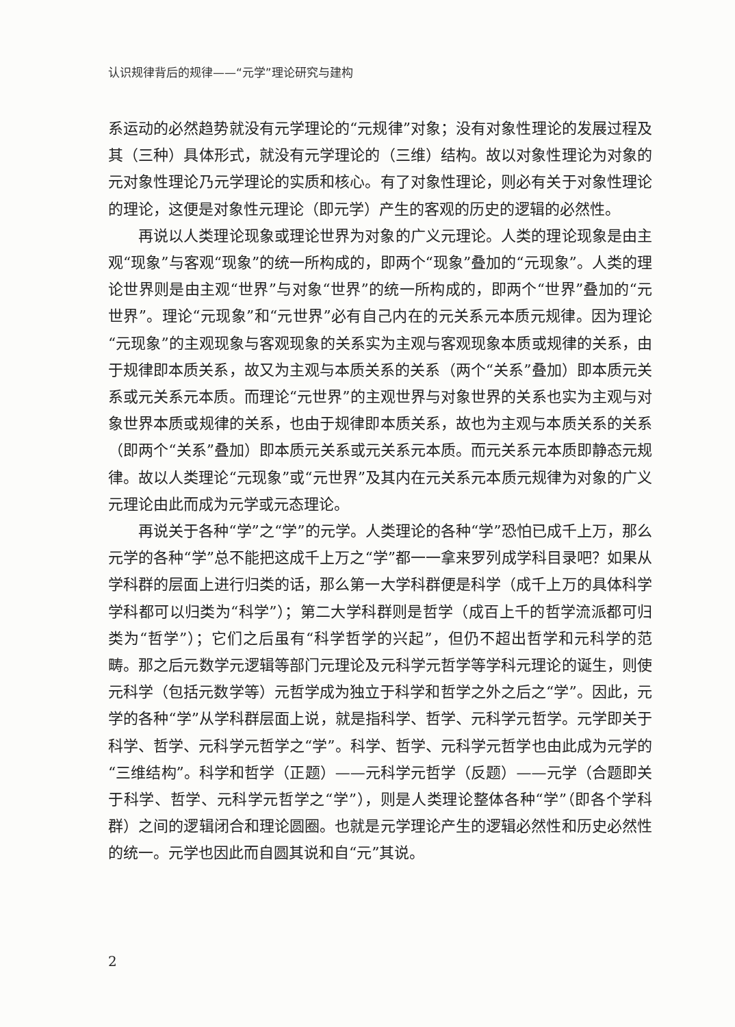认识规律背后的规律——“元学”理论研究与建构
系运动的必然趋势就没有元学理论的“元规律”对象；没有对象性理论的发展过程及其（三种）具体形式，就没有元学理论的（三维）结构。故以对象性理论为对象的元对象性理论乃元学理论的实质和核心。有了对象性理论，则必有关于对象性理论的理论，这便是对象性元理论（即元学）产生的客观的历史的逻辑的必然性。
再说以人类理论现象或理论世界为对象的广义元理论。人类的理论现象是由主观“现象”与客观“现象”的统一所构成的，即两个“现象”叠加的“元现象”。人类的理论世界则是由主观“世界”与对象“世界”的统一所构成的，即两个“世界”叠加的“元世界”。理论“元现象”和“元世界”必有自己内在的元关系元本质元规律。因为理论“元现象”的主观现象与客观现象的关系实为主观与客观现象本质或规律的关系，由于规律即本质关系，故又为主观与本质关系的关系（两个“关系”叠加）即本质元关系或元关系元本质。而理论“元世界”的主观世界与对象世界的关系也实为主观与对象世界本质或规律的关系，也由于规律即本质关系，故也为主观与本质关系的关系（即两个“关系”叠加）即本质元关系或元关系元本质。而元关系元本质即静态元规律。故以人类理论“元现象”或“元世界”及其内在元关系元本质元规律为对象的广义元理论由此而成为元学或元态理论。
再说关于各种“学”之“学”的元学。人类理论的各种“学”恐怕已成千上万，那么元学的各种“学”总不能把这成千上万之“学”都一一拿来罗列成学科目录吧？如果从学科群的层面上进行归类的话，那么第一大学科群便是科学（成千上万的具体科学学科都可以归类为“科学”）；第二大学科群则是哲学（成百上千的哲学流派都可归类为“哲学”）；它们之后虽有“科学哲学的兴起”，但仍不超出哲学和元科学的范畴。那之后元数学元逻辑等部门元理论及元科学元哲学等学科元理论的诞生，则使元科学（包括元数学等）元哲学成为独立于科学和哲学之外之后之“学”。因此，元学的各种“学”从学科群层面上说，就是指科学、哲学、元科学元哲学。元学即关于科学、哲学、元科学元哲学之“学”。科学、哲学、元科学元哲学也由此成为元学的“三维结构”。科学和哲学（正题）——元科学元哲学（反题）——元学（合题即关于科学、哲学、元科学元哲学之“学”），则是人类理论整体各种“学”（即各个学科群）之间的逻辑闭合和理论圆圈。也就是元学理论产生的逻辑必然性和历史必然性的统一。元学也因此而自圆其说和自“元”其说。
2